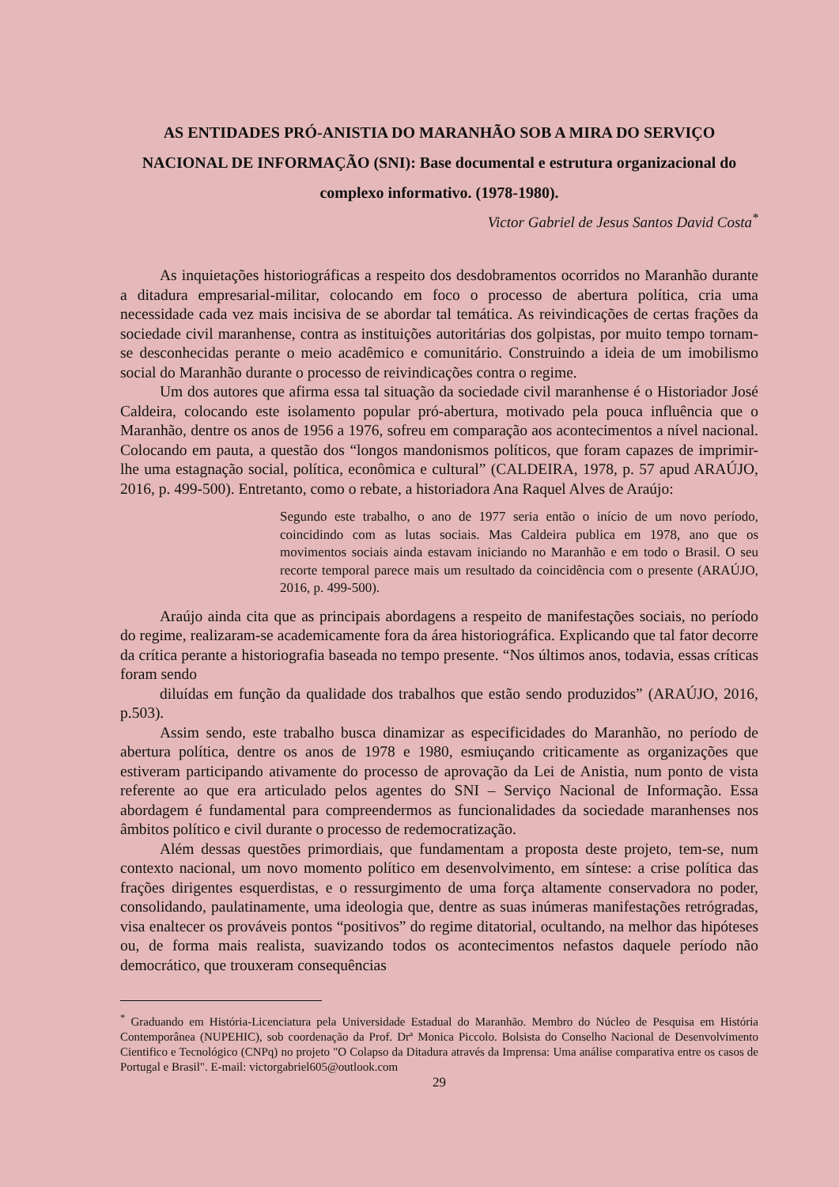AS ENTIDADES PRÓ-ANISTIA DO MARANHÃO SOB A MIRA DO SERVIÇO NACIONAL DE INFORMAÇÃO (SNI): Base documental e estrutura organizacional do complexo informativo. (1978-1980).
Victor Gabriel de Jesus Santos David Costa<sup>*</sup>
As inquietações historiográficas a respeito dos desdobramentos ocorridos no Maranhão durante a ditadura empresarial-militar, colocando em foco o processo de abertura política, cria uma necessidade cada vez mais incisiva de se abordar tal temática. As reivindicações de certas frações da sociedade civil maranhense, contra as instituições autoritárias dos golpistas, por muito tempo tornam-se desconhecidas perante o meio acadêmico e comunitário. Construindo a ideia de um imobilismo social do Maranhão durante o processo de reivindicações contra o regime.
Um dos autores que afirma essa tal situação da sociedade civil maranhense é o Historiador José Caldeira, colocando este isolamento popular pró-abertura, motivado pela pouca influência que o Maranhão, dentre os anos de 1956 a 1976, sofreu em comparação aos acontecimentos a nível nacional. Colocando em pauta, a questão dos “longos mandonismos políticos, que foram capazes de imprimir-lhe uma estagnação social, política, econômica e cultural” (CALDEIRA, 1978, p. 57 apud ARAÚJO, 2016, p. 499-500). Entretanto, como o rebate, a historiadora Ana Raquel Alves de Araújo:
Segundo este trabalho, o ano de 1977 seria então o início de um novo período, coincidindo com as lutas sociais. Mas Caldeira publica em 1978, ano que os movimentos sociais ainda estavam iniciando no Maranhão e em todo o Brasil. O seu recorte temporal parece mais um resultado da coincidência com o presente (ARAÚJO, 2016, p. 499-500).
Araújo ainda cita que as principais abordagens a respeito de manifestações sociais, no período do regime, realizaram-se academicamente fora da área historiográfica. Explicando que tal fator decorre da crítica perante a historiografia baseada no tempo presente. “Nos últimos anos, todavia, essas críticas foram sendo
diluídas em função da qualidade dos trabalhos que estão sendo produzidos” (ARAÚJO, 2016, p.503).
Assim sendo, este trabalho busca dinamizar as especificidades do Maranhão, no período de abertura política, dentre os anos de 1978 e 1980, esmiuçando criticamente as organizações que estiveram participando ativamente do processo de aprovação da Lei de Anistia, num ponto de vista referente ao que era articulado pelos agentes do SNI – Serviço Nacional de Informação. Essa abordagem é fundamental para compreendermos as funcionalidades da sociedade maranhenses nos âmbitos político e civil durante o processo de redemocratização.
Além dessas questões primordiais, que fundamentam a proposta deste projeto, tem-se, num contexto nacional, um novo momento político em desenvolvimento, em síntese: a crise política das frações dirigentes esquerdistas, e o ressurgimento de uma força altamente conservadora no poder, consolidando, paulatinamente, uma ideologia que, dentre as suas inúmeras manifestações retrógradas, visa enaltecer os prováveis pontos “positivos” do regime ditatorial, ocultando, na melhor das hipóteses ou, de forma mais realista, suavizando todos os acontecimentos nefastos daquele período não democrático, que trouxeram consequências
<sup>*</sup> Graduando em História-Licenciatura pela Universidade Estadual do Maranhão. Membro do Núcleo de Pesquisa em História Contemporânea (NUPEHIC), sob coordenação da Prof. Drª Monica Piccolo. Bolsista do Conselho Nacional de Desenvolvimento Cientifico e Tecnológico (CNPq) no projeto "O Colapso da Ditadura através da Imprensa: Uma análise comparativa entre os casos de Portugal e Brasil". E-mail: victorgabriel605@outlook.com
29